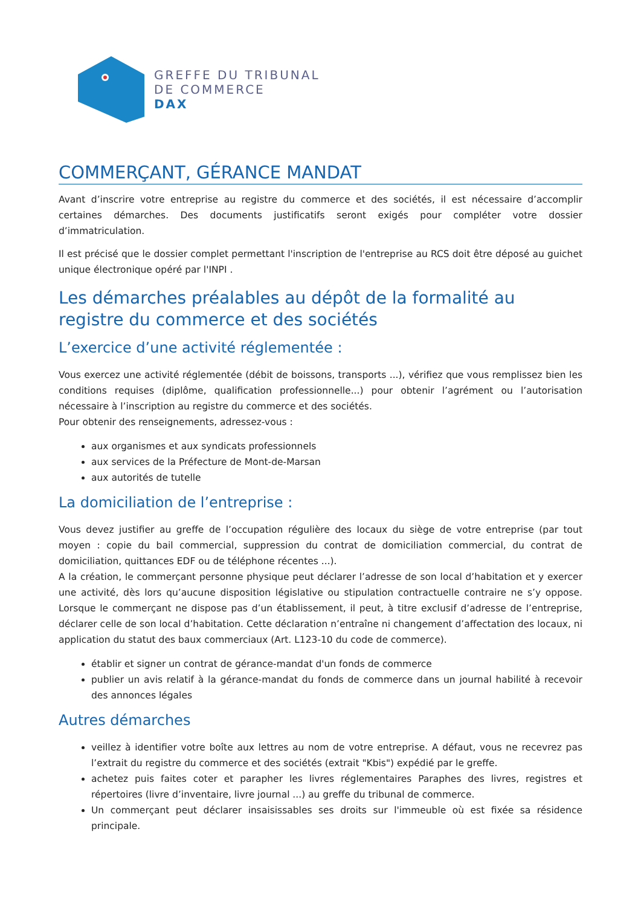GREFFE DU TRIBUNAL
DE COMMERCE
DAX
COMMERÇANT, GÉRANCE MANDAT
Avant d’inscrire votre entreprise au registre du commerce et des sociétés, il est nécessaire d’accomplir certaines démarches. Des documents justificatifs seront exigés pour compléter votre dossier d’immatriculation.
Il est précisé que le dossier complet permettant l'inscription de l'entreprise au RCS doit être déposé au guichet unique électronique opéré par l'INPI .
Les démarches préalables au dépôt de la formalité au registre du commerce et des sociétés
L’exercice d’une activité réglementée :
Vous exercez une activité réglementée (débit de boissons, transports ...), vérifiez que vous remplissez bien les conditions requises (diplôme, qualification professionnelle...) pour obtenir l’agrément ou l’autorisation nécessaire à l’inscription au registre du commerce et des sociétés.
Pour obtenir des renseignements, adressez-vous :
aux organismes et aux syndicats professionnels
aux services de la Préfecture de Mont-de-Marsan
aux autorités de tutelle
La domiciliation de l’entreprise :
Vous devez justifier au greffe de l’occupation régulière des locaux du siège de votre entreprise (par tout moyen : copie du bail commercial, suppression du contrat de domiciliation commercial, du contrat de domiciliation, quittances EDF ou de téléphone récentes ...).
A la création, le commerçant personne physique peut déclarer l’adresse de son local d’habitation et y exercer une activité, dès lors qu’aucune disposition législative ou stipulation contractuelle contraire ne s’y oppose. Lorsque le commerçant ne dispose pas d’un établissement, il peut, à titre exclusif d’adresse de l’entreprise, déclarer celle de son local d’habitation. Cette déclaration n’entraîne ni changement d’affectation des locaux, ni application du statut des baux commerciaux (Art. L123-10 du code de commerce).
établir et signer un contrat de gérance-mandat d'un fonds de commerce
publier un avis relatif à la gérance-mandat du fonds de commerce dans un journal habilité à recevoir des annonces légales
Autres démarches
veillez à identifier votre boîte aux lettres au nom de votre entreprise. A défaut, vous ne recevrez pas l’extrait du registre du commerce et des sociétés (extrait "Kbis") expédié par le greffe.
achetez puis faites coter et parapher les livres réglementaires Paraphes des livres, registres et répertoires (livre d’inventaire, livre journal ...) au greffe du tribunal de commerce.
Un commerçant peut déclarer insaisissables ses droits sur l'immeuble où est fixée sa résidence principale.